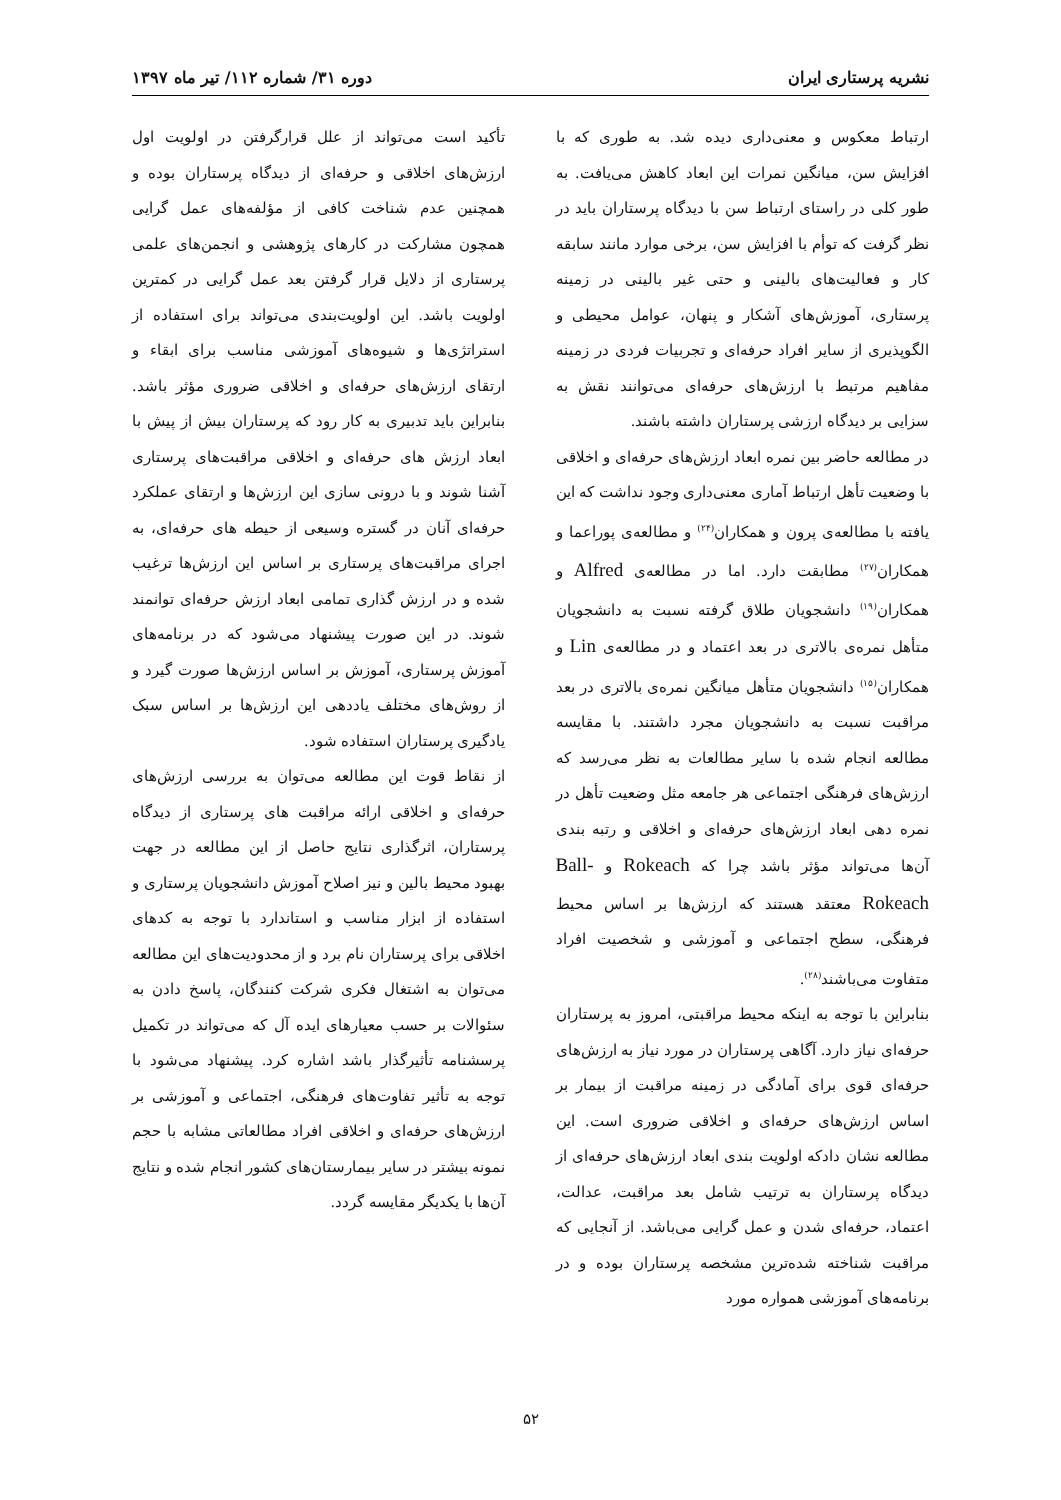نشریه پرستاری ایران دوره ۳۱/ شماره ۱۱۲/ تیر ماه ۱۳۹۷
ارتباط معکوس و معنی‌داری دیده شد. به طوری که با افزایش سن، میانگین نمرات این ابعاد کاهش می‌یافت. به طور کلی در راستای ارتباط سن با دیدگاه پرستاران باید در نظر گرفت که توأم با افزایش سن، برخی موارد مانند سابقه کار و فعالیت‌های بالینی و حتی غیر بالینی در زمینه پرستاری، آموزش‌های آشکار و پنهان، عوامل محیطی و الگوپذیری از سایر افراد حرفه‌ای و تجربیات فردی در زمینه مفاهیم مرتبط با ارزش‌های حرفه‌ای می‌توانند نقش به سزایی بر دیدگاه ارزشی پرستاران داشته باشند.
در مطالعه حاضر بین نمره ابعاد ارزش‌های حرفه‌ای و اخلاقی با وضعیت تأهل ارتباط آماری معنی‌داری وجود نداشت که این یافته با مطالعه‌ی پرون و همکاران<sup>(۲۴)</sup> و مطالعه‌ی پوراعما و همکاران<sup>(۲۷)</sup> مطابقت دارد. اما در مطالعه‌ی Alfred و همکاران<sup>(۱۹)</sup> دانشجویان طلاق گرفته نسبت به دانشجویان متأهل نمره‌ی بالاتری در بعد اعتماد و در مطالعه‌ی Lin و همکاران<sup>(۱۵)</sup> دانشجویان متأهل میانگین نمره‌ی بالاتری در بعد مراقبت نسبت به دانشجویان مجرد داشتند. با مقایسه مطالعه انجام شده با سایر مطالعات به نظر می‌رسد که ارزش‌های فرهنگی اجتماعی هر جامعه مثل وضعیت تأهل در نمره دهی ابعاد ارزش‌های حرفه‌ای و اخلاقی و رتبه بندی آن‌ها می‌تواند مؤثر باشد چرا که Rokeach و Ball-Rokeach معتقد هستند که ارزش‌ها بر اساس محیط فرهنگی، سطح اجتماعی و آموزشی و شخصیت افراد متفاوت می‌باشند<sup>(۲۸)</sup>.
بنابراین با توجه به اینکه محیط مراقبتی، امروز به پرستاران حرفه‌ای نیاز دارد. آگاهی پرستاران در مورد نیاز به ارزش‌های حرفه‌ای قوی برای آمادگی در زمینه مراقبت از بیمار بر اساس ارزش‌های حرفه‌ای و اخلاقی ضروری است. این مطالعه نشان دادکه اولویت بندی ابعاد ارزش‌های حرفه‌ای از دیدگاه پرستاران به ترتیب شامل بعد مراقبت، عدالت، اعتماد، حرفه‌ای شدن و عمل گرایی می‌باشد. از آنجایی که مراقبت شناخته شده‌ترین مشخصه پرستاران بوده و در برنامه‌های آموزشی همواره مورد
تأکید است می‌تواند از علل قرارگرفتن در اولویت اول ارزش‌های اخلاقی و حرفه‌ای از دیدگاه پرستاران بوده و همچنین عدم شناخت کافی از مؤلفه‌های عمل گرایی همچون مشارکت در کارهای پژوهشی و انجمن‌های علمی پرستاری از دلایل قرار گرفتن بعد عمل گرایی در کمترین اولویت باشد. این اولویت‌بندی می‌تواند برای استفاده از استراتژی‌ها و شیوه‌های آموزشی مناسب برای ابقاء و ارتقای ارزش‌های حرفه‌ای و اخلاقی ضروری مؤثر باشد. بنابراین باید تدبیری به کار رود که پرستاران بیش از پیش با ابعاد ارزش های حرفه‌ای و اخلاقی مراقبت‌های پرستاری آشنا شوند و با درونی سازی این ارزش‌ها و ارتقای عملکرد حرفه‌ای آنان در گستره وسیعی از حیطه های حرفه‌ای، به اجرای مراقبت‌های پرستاری بر اساس این ارزش‌ها ترغیب شده و در ارزش گذاری تمامی ابعاد ارزش حرفه‌ای توانمند شوند. در این صورت پیشنهاد می‌شود که در برنامه‌های آموزش پرستاری، آموزش بر اساس ارزش‌ها صورت گیرد و از روش‌های مختلف یاددهی این ارزش‌ها بر اساس سبک یادگیری پرستاران استفاده شود.
از نقاط قوت این مطالعه می‌توان به بررسی ارزش‌های حرفه‌ای و اخلاقی ارائه مراقبت های پرستاری از دیدگاه پرستاران، اثرگذاری نتایج حاصل از این مطالعه در جهت بهبود محیط بالین و نیز اصلاح آموزش دانشجویان پرستاری و استفاده از ابزار مناسب و استاندارد با توجه به کدهای اخلاقی برای پرستاران نام برد و از محدودیت‌های این مطالعه می‌توان به اشتغال فکری شرکت کنندگان، پاسخ دادن به سئوالات بر حسب معیارهای ایده آل که می‌تواند در تکمیل پرسشنامه تأثیرگذار باشد اشاره کرد. پیشنهاد می‌شود با توجه به تأثیر تفاوت‌های فرهنگی، اجتماعی و آموزشی بر ارزش‌های حرفه‌ای و اخلاقی افراد مطالعاتی مشابه با حجم نمونه بیشتر در سایر بیمارستان‌های کشور انجام شده و نتایج آن‌ها با یکدیگر مقایسه گردد.
۵۲